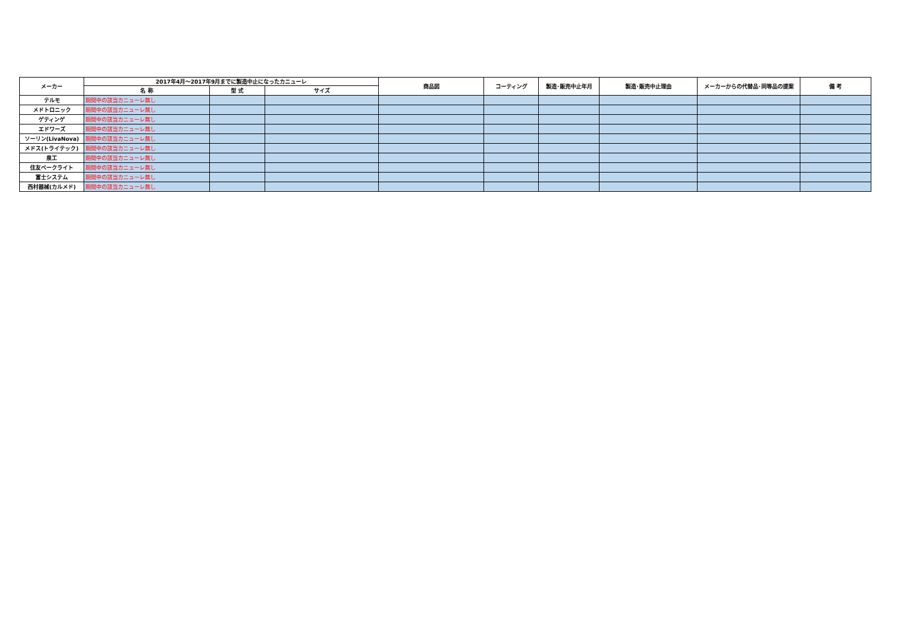| メーカー | 2017年4月～2017年9月までに製造中止になったカニューレ | | | 商品図 | コーティング | 製造･販売中止年月 | 製造･販売中止理由 | メーカーからの代替品･同等品の提案 | 備 考 |
| --- | --- | --- | --- | --- | --- | --- | --- | --- | --- |
| | 名 称 | 型 式 | サイズ | | | | | | |
| テルモ | 期間中の該当カニューレ無し | | | | | | | | |
| メドトロニック | 期間中の該当カニューレ無し | | | | | | | | |
| ゲティンゲ | 期間中の該当カニューレ無し | | | | | | | | |
| エドワーズ | 期間中の該当カニューレ無し | | | | | | | | |
| ソーリン(LivaNova) | 期間中の該当カニューレ無し | | | | | | | | |
| メドス(トライテック) | 期間中の該当カニューレ無し | | | | | | | | |
| 泉工 | 期間中の該当カニューレ無し | | | | | | | | |
| 住友ベークライト | 期間中の該当カニューレ無し | | | | | | | | |
| 富士システム | 期間中の該当カニューレ無し | | | | | | | | |
| 西村器械(カルメド) | 期間中の該当カニューレ無し | | | | | | | | |